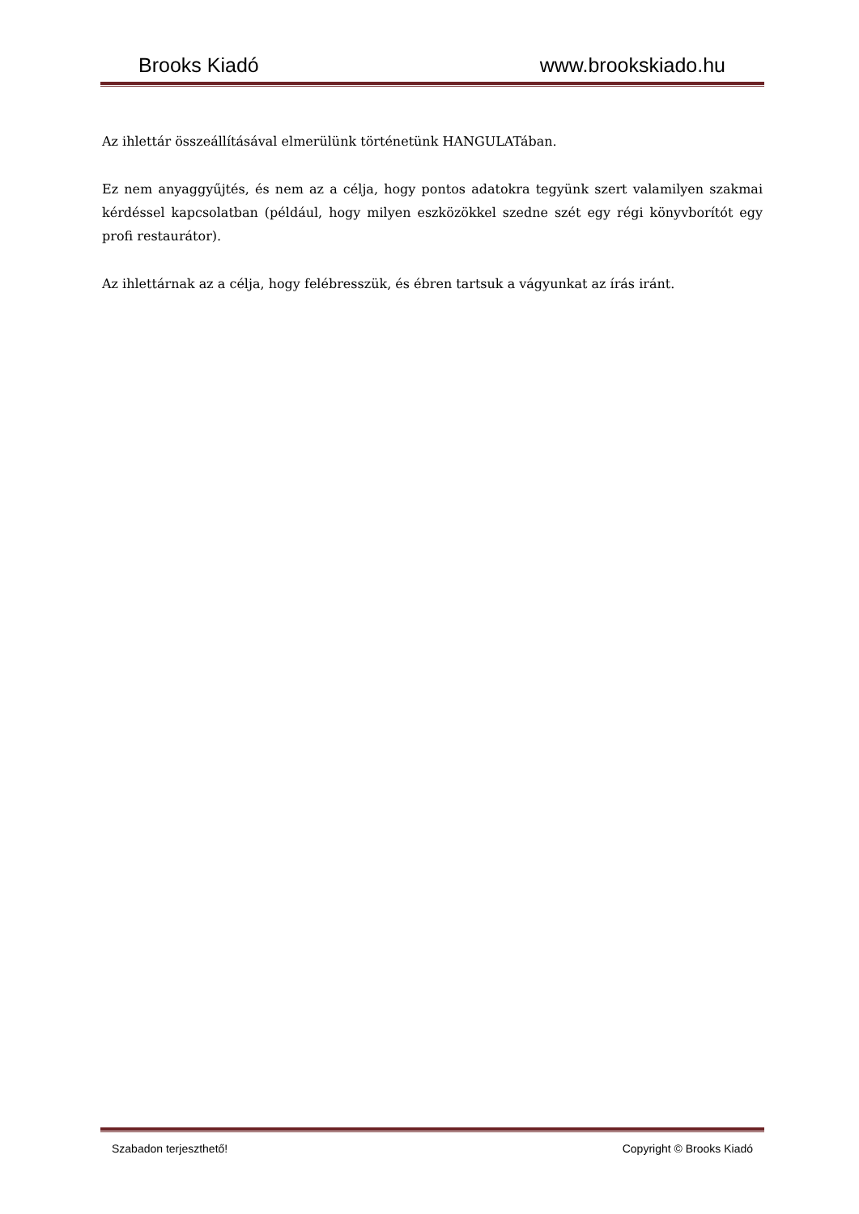Brooks Kiadó www.brookskiado.hu
Az ihlettár összeállításával elmerülünk történetünk HANGULATában.
Ez nem anyaggyűjtés, és nem az a célja, hogy pontos adatokra tegyünk szert valamilyen szakmai kérdéssel kapcsolatban (például, hogy milyen eszközökkel szedne szét egy régi könyvborítót egy profi restaurátor).
Az ihlettárnak az a célja, hogy felébresszük, és ébren tartsuk a vágyunkat az írás iránt.
Szabadon terjeszthető! Copyright © Brooks Kiadó